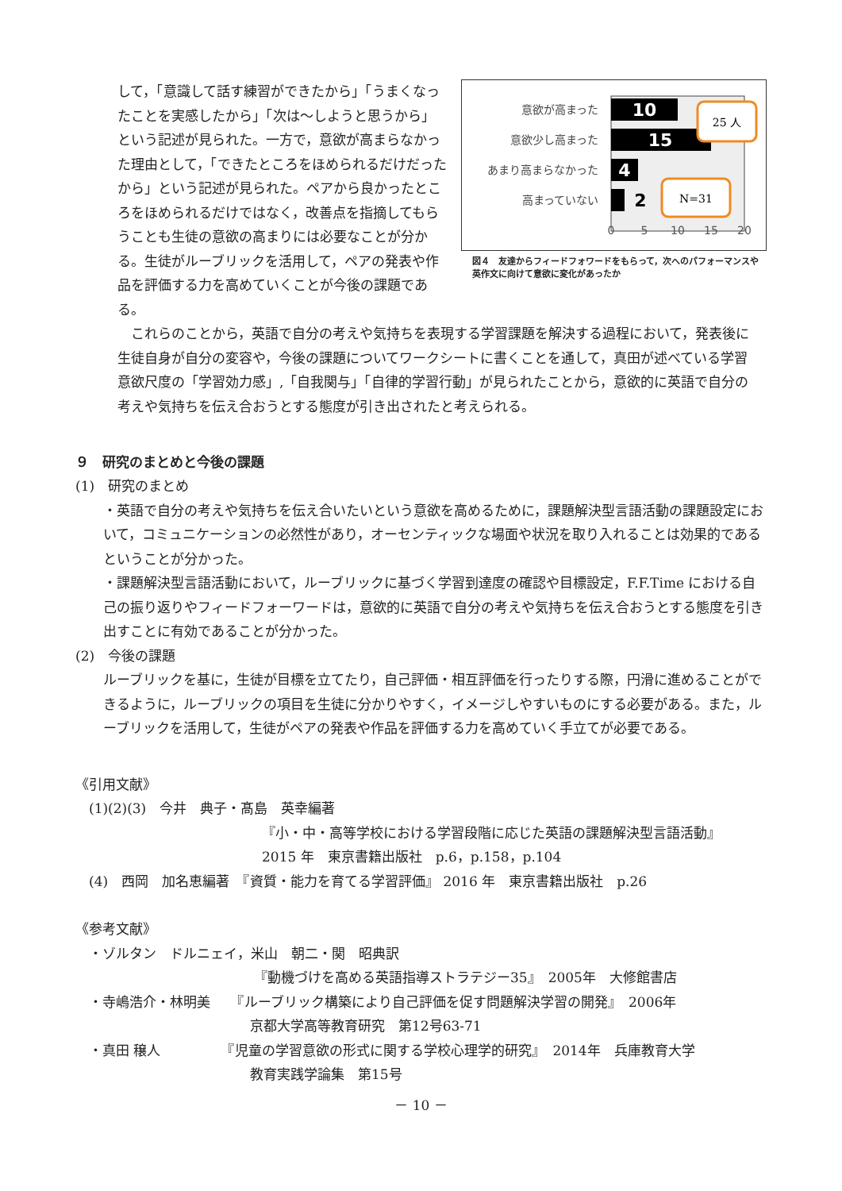して，「意識して話す練習ができたから」「うまくなったことを実感したから」「次は～しようと思うから」という記述が見られた。一方で，意欲が高まらなかった理由として，「できたところをほめられるだけだったから」という記述が見られた。ペアから良かったところをほめられるだけではなく，改善点を指摘してもらうことも生徒の意欲の高まりには必要なことが分かる。生徒がルーブリックを活用して，ペアの発表や作品を評価する力を高めていくことが今後の課題である。
意欲が高まった
意欲少し高まった
あまり高まらなかった
高まっていない
10
15
4
2
25 人
N=31
0
5
10
15
20
図４　友達からフィードフォワードをもらって，次へのパフォーマンスや英作文に向けて意欲に変化があったか
　これらのことから，英語で自分の考えや気持ちを表現する学習課題を解決する過程において，発表後に生徒自身が自分の変容や，今後の課題についてワークシートに書くことを通して，真田が述べている学習意欲尺度の「学習効力感」,「自我関与」「自律的学習行動」が見られたことから，意欲的に英語で自分の考えや気持ちを伝え合おうとする態度が引き出されたと考えられる。
９　研究のまとめと今後の課題
(1)　研究のまとめ
・英語で自分の考えや気持ちを伝え合いたいという意欲を高めるために，課題解決型言語活動の課題設定において，コミュニケーションの必然性があり，オーセンティックな場面や状況を取り入れることは効果的であるということが分かった。
・課題解決型言語活動において，ルーブリックに基づく学習到達度の確認や目標設定，F.F.Time における自己の振り返りやフィードフォーワードは，意欲的に英語で自分の考えや気持ちを伝え合おうとする態度を引き出すことに有効であることが分かった。
(2)　今後の課題
ルーブリックを基に，生徒が目標を立てたり，自己評価・相互評価を行ったりする際，円滑に進めることができるように，ルーブリックの項目を生徒に分かりやすく，イメージしやすいものにする必要がある。また，ルーブリックを活用して，生徒がペアの発表や作品を評価する力を高めていく手立てが必要である。
《引用文献》
　(1)(2)(3)　今井　典子・髙島　英幸編著
『小・中・高等学校における学習段階に応じた英語の課題解決型言語活動』
2015 年　東京書籍出版社　p.6，p.158，p.104
　(4)　西岡　加名恵編著　『資質・能力を育てる学習評価』 2016 年　東京書籍出版社　p.26
《参考文献》
　・ゾルタン　ドルニェイ，米山　朝二・関　昭典訳
『動機づけを高める英語指導ストラテジー35』　2005年　大修館書店
　・寺嶋浩介・林明美　　『ルーブリック構築により自己評価を促す問題解決学習の開発』　2006年
京都大学高等教育研究　第12号63-71
　・真田 穣人　　　　　『児童の学習意欲の形式に関する学校心理学的研究』　2014年　兵庫教育大学
教育実践学論集　第15号
－ 10 －